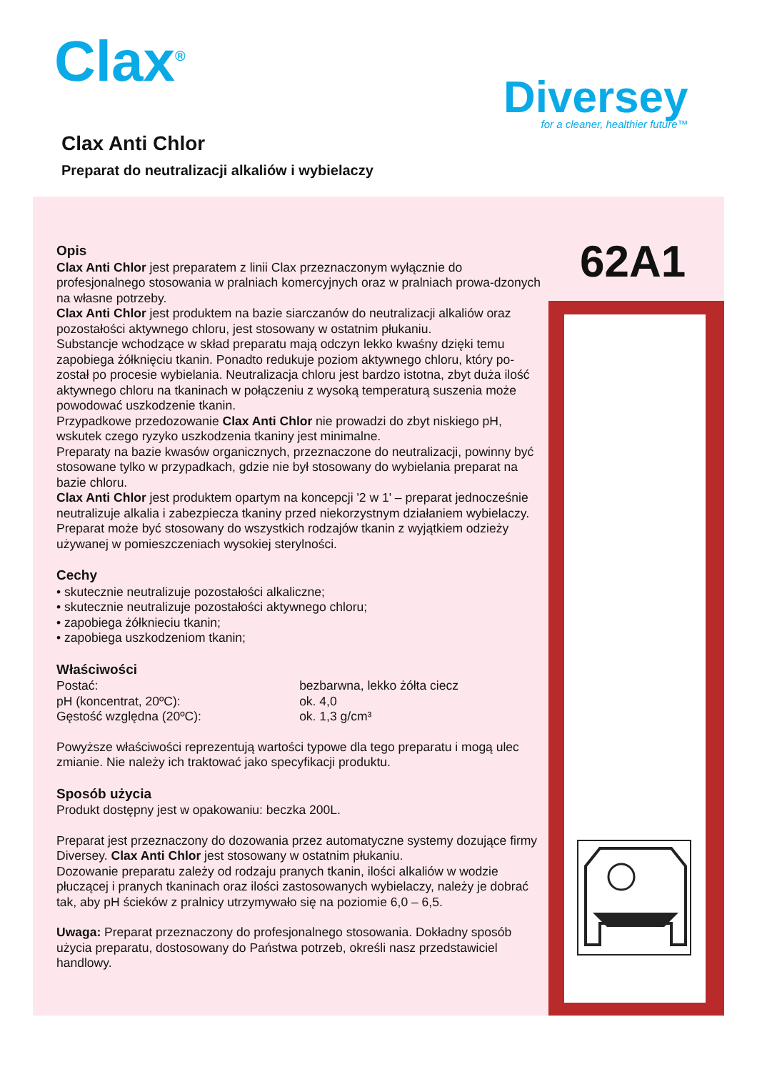Clax<sup>®</sup>
Diversey
for a cleaner, healthier future™
Clax Anti Chlor
Preparat do neutralizacji alkaliów i wybielaczy
62A1
Opis
Clax Anti Chlor jest preparatem z linii Clax przeznaczonym wyłącznie do profesjonalnego stosowania w pralniach komercyjnych oraz w pralniach prowa-dzonych na własne potrzeby.
Clax Anti Chlor jest produktem na bazie siarczanów do neutralizacji alkaliów oraz pozostałości aktywnego chloru, jest stosowany w ostatnim płukaniu.
Substancje wchodzące w skład preparatu mają odczyn lekko kwaśny dzięki temu zapobiega żółknięciu tkanin. Ponadto redukuje poziom aktywnego chloru, który po-został po procesie wybielania. Neutralizacja chloru jest bardzo istotna, zbyt duża ilość aktywnego chloru na tkaninach w połączeniu z wysoką temperaturą suszenia może powodować uszkodzenie tkanin.
Przypadkowe przedozowanie Clax Anti Chlor nie prowadzi do zbyt niskiego pH, wskutek czego ryzyko uszkodzenia tkaniny jest minimalne.
Preparaty na bazie kwasów organicznych, przeznaczone do neutralizacji, powinny być stosowane tylko w przypadkach, gdzie nie był stosowany do wybielania preparat na bazie chloru.
Clax Anti Chlor jest produktem opartym na koncepcji '2 w 1' – preparat jednocześnie neutralizuje alkalia i zabezpiecza tkaniny przed niekorzystnym działaniem wybielaczy. Preparat może być stosowany do wszystkich rodzajów tkanin z wyjątkiem odzieży używanej w pomieszczeniach wysokiej sterylności.
Cechy
• skutecznie neutralizuje pozostałości alkaliczne;
• skutecznie neutralizuje pozostałości aktywnego chloru;
• zapobiega żółknieciu tkanin;
• zapobiega uszkodzeniom tkanin;
Właściwości
| Postać: | bezbarwna, lekko żółta ciecz |
| pH (koncentrat, 20ºC): | ok. 4,0 |
| Gęstość względna (20ºC): | ok. 1,3 g/cm³ |
Powyższe właściwości reprezentują wartości typowe dla tego preparatu i mogą ulec zmianie. Nie należy ich traktować jako specyfikacji produktu.
Sposób użycia
Produkt dostępny jest w opakowaniu: beczka 200L.
Preparat jest przeznaczony do dozowania przez automatyczne systemy dozujące firmy Diversey. Clax Anti Chlor jest stosowany w ostatnim płukaniu.
Dozowanie preparatu zależy od rodzaju pranych tkanin, ilości alkaliów w wodzie płuczącej i pranych tkaninach oraz ilości zastosowanych wybielaczy, należy je dobrać tak, aby pH ścieków z pralnicy utrzymywało się na poziomie 6,0 – 6,5.
Uwaga: Preparat przeznaczony do profesjonalnego stosowania. Dokładny sposób użycia preparatu, dostosowany do Państwa potrzeb, określi nasz przedstawiciel handlowy.